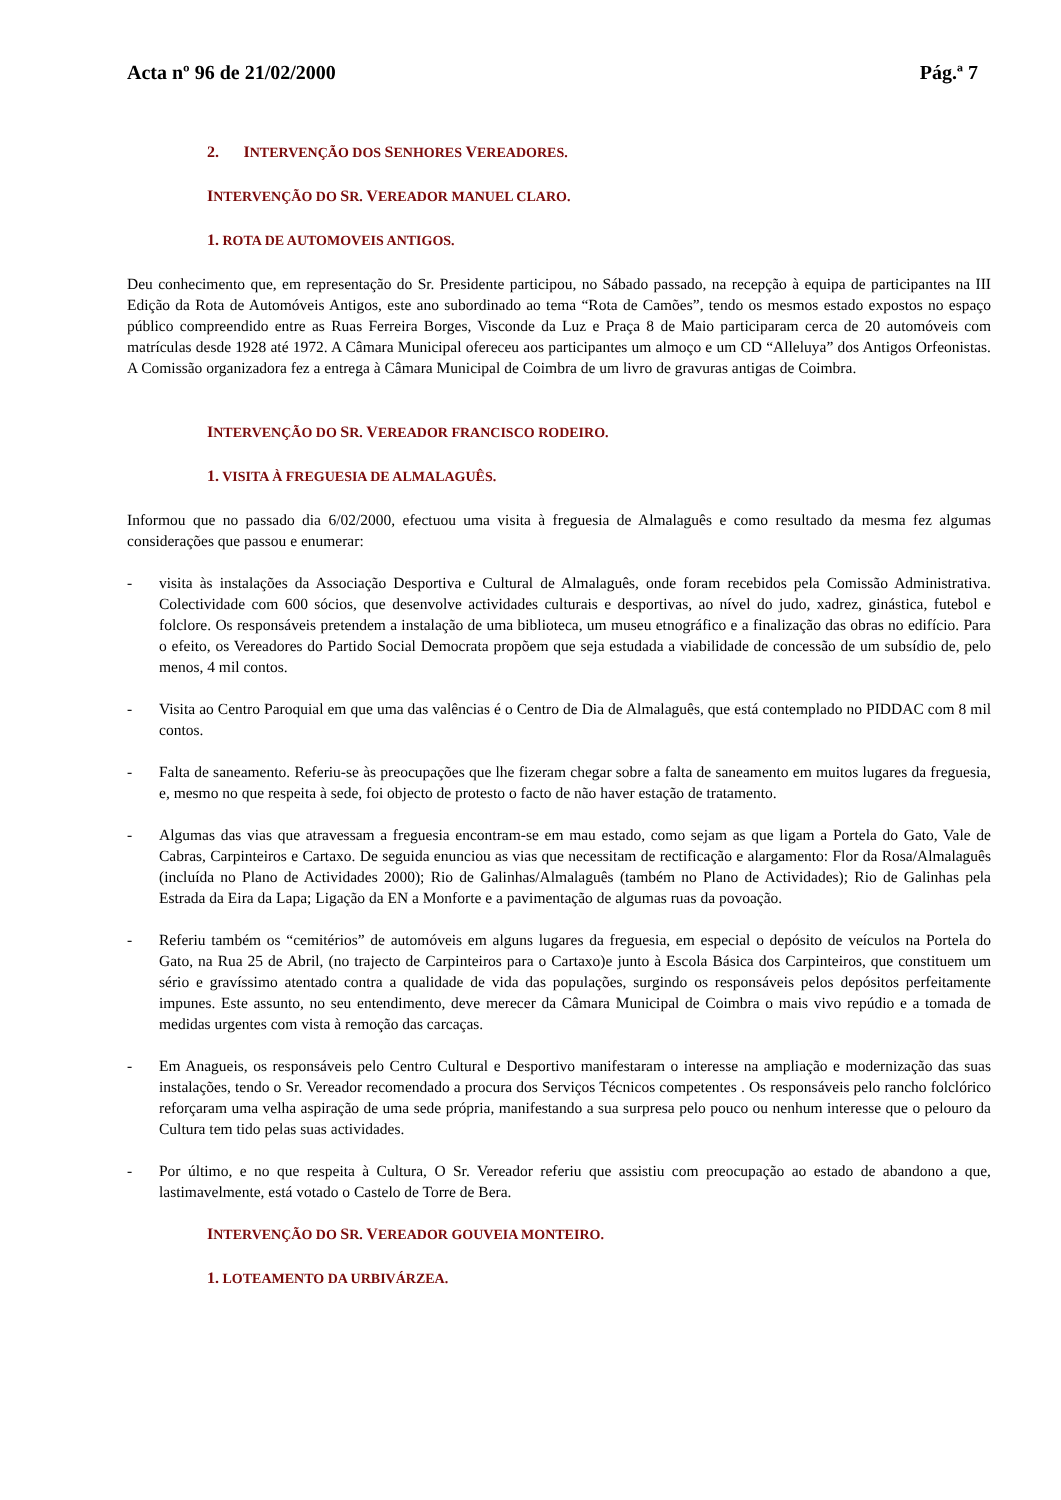Acta nº 96 de 21/02/2000 Pág.ª 7
2. INTERVENÇÃO DOS SENHORES VEREADORES.
INTERVENÇÃO DO SR. VEREADOR MANUEL CLARO.
1. ROTA DE AUTOMOVEIS ANTIGOS.
Deu conhecimento que, em representação do Sr. Presidente participou, no Sábado passado, na recepção à equipa de participantes na III Edição da Rota de Automóveis Antigos, este ano subordinado ao tema “Rota de Camões”, tendo os mesmos estado expostos no espaço público compreendido entre as Ruas Ferreira Borges, Visconde da Luz e Praça 8 de Maio participaram cerca de 20 automóveis com matrículas desde 1928 até 1972. A Câmara Municipal ofereceu aos participantes um almoço e um CD “Alleluya” dos Antigos Orfeonistas. A Comissão organizadora fez a entrega à Câmara Municipal de Coimbra de um livro de gravuras antigas de Coimbra.
INTERVENÇÃO DO SR. VEREADOR FRANCISCO RODEIRO.
1. VISITA À FREGUESIA DE ALMALAGUÊS.
Informou que no passado dia 6/02/2000, efectuou uma visita à freguesia de Almalaguês e como resultado da mesma fez algumas considerações que passou e enumerar:
- visita às instalações da Associação Desportiva e Cultural de Almalaguês, onde foram recebidos pela Comissão Administrativa. Colectividade com 600 sócios, que desenvolve actividades culturais e desportivas, ao nível do judo, xadrez, ginástica, futebol e folclore. Os responsáveis pretendem a instalação de uma biblioteca, um museu etnográfico e a finalização das obras no edifício. Para o efeito, os Vereadores do Partido Social Democrata propõem que seja estudada a viabilidade de concessão de um subsídio de, pelo menos, 4 mil contos.
- Visita ao Centro Paroquial em que uma das valências é o Centro de Dia de Almalaguês, que está contemplado no PIDDAC com 8 mil contos.
- Falta de saneamento. Referiu-se às preocupações que lhe fizeram chegar sobre a falta de saneamento em muitos lugares da freguesia, e, mesmo no que respeita à sede, foi objecto de protesto o facto de não haver estação de tratamento.
- Algumas das vias que atravessam a freguesia encontram-se em mau estado, como sejam as que ligam a Portela do Gato, Vale de Cabras, Carpinteiros e Cartaxo. De seguida enunciou as vias que necessitam de rectificação e alargamento: Flor da Rosa/Almalaguês (incluída no Plano de Actividades 2000); Rio de Galinhas/Almalaguês (também no Plano de Actividades); Rio de Galinhas pela Estrada da Eira da Lapa; Ligação da EN a Monforte e a pavimentação de algumas ruas da povoação.
- Referiu também os “cemitérios” de automóveis em alguns lugares da freguesia, em especial o depósito de veículos na Portela do Gato, na Rua 25 de Abril, (no trajecto de Carpinteiros para o Cartaxo)e junto à Escola Básica dos Carpinteiros, que constituem um sério e gravíssimo atentado contra a qualidade de vida das populações, surgindo os responsáveis pelos depósitos perfeitamente impunes. Este assunto, no seu entendimento, deve merecer da Câmara Municipal de Coimbra o mais vivo repúdio e a tomada de medidas urgentes com vista à remoção das carcaças.
- Em Anagueis, os responsáveis pelo Centro Cultural e Desportivo manifestaram o interesse na ampliação e modernização das suas instalações, tendo o Sr. Vereador recomendado a procura dos Serviços Técnicos competentes . Os responsáveis pelo rancho folclórico reforçaram uma velha aspiração de uma sede própria, manifestando a sua surpresa pelo pouco ou nenhum interesse que o pelouro da Cultura tem tido pelas suas actividades.
- Por último, e no que respeita à Cultura, O Sr. Vereador referiu que assistiu com preocupação ao estado de abandono a que, lastimavelmente, está votado o Castelo de Torre de Bera.
INTERVENÇÃO DO SR. VEREADOR GOUVEIA MONTEIRO.
1. LOTEAMENTO DA URBIVÁRZEA.